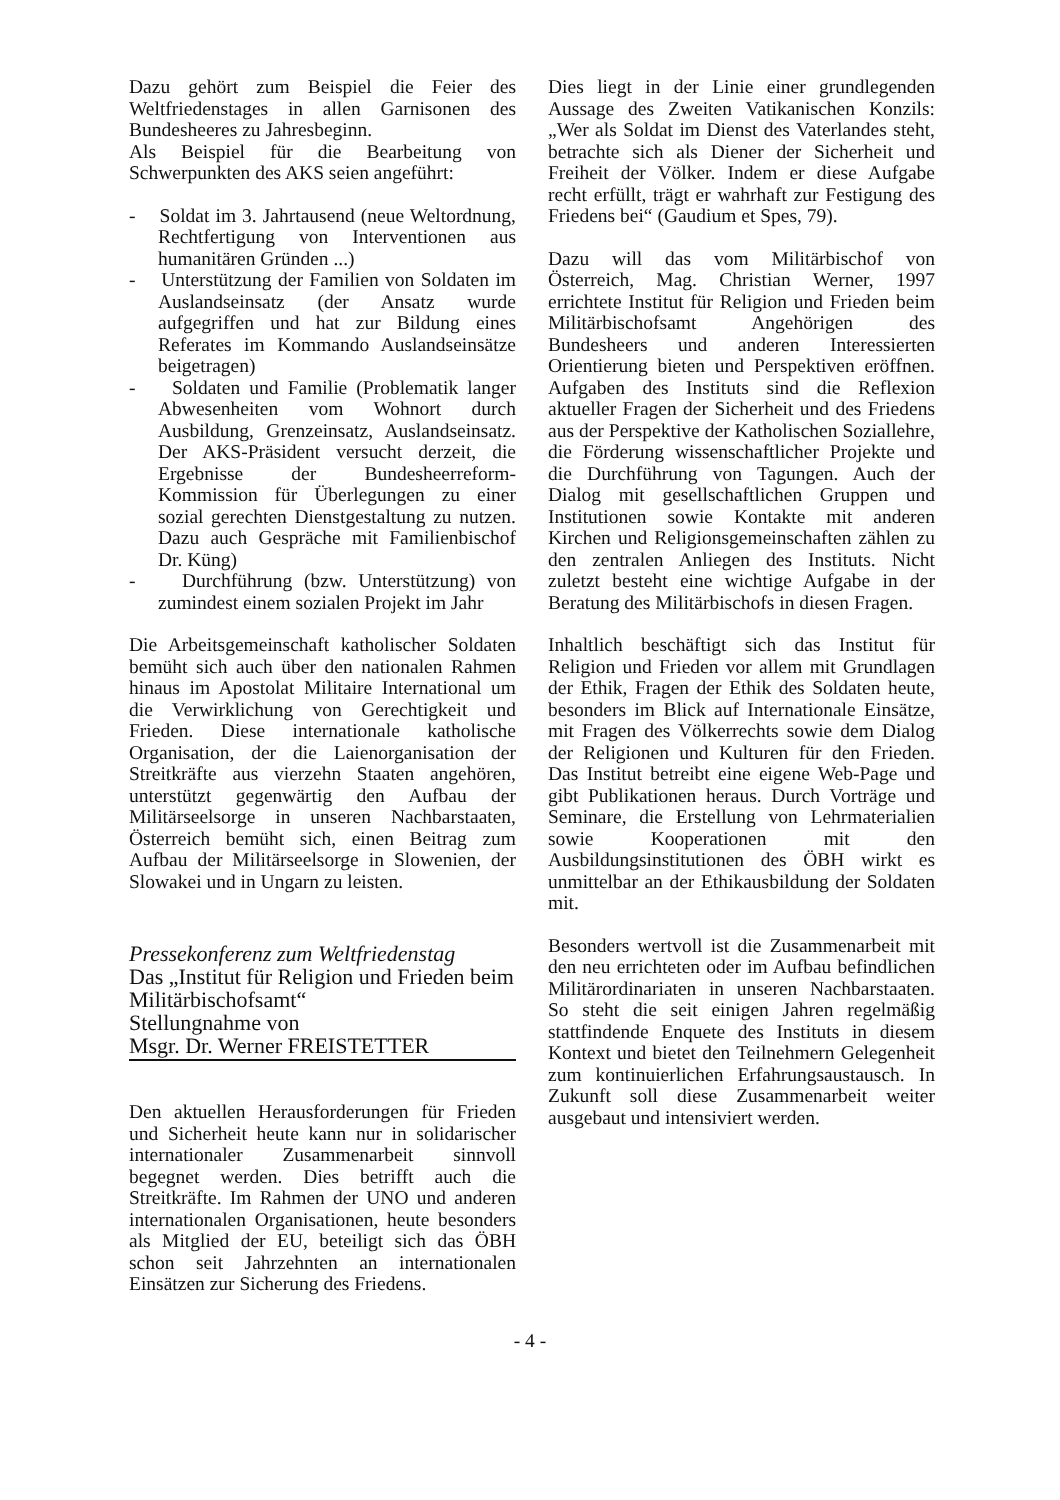Dazu gehört zum Beispiel die Feier des Weltfriedenstages in allen Garnisonen des Bundesheeres zu Jahresbeginn.
Als Beispiel für die Bearbeitung von Schwerpunkten des AKS seien angeführt:
- Soldat im 3. Jahrtausend (neue Weltordnung, Rechtfertigung von Interventionen aus humanitären Gründen ...)
- Unterstützung der Familien von Soldaten im Auslandseinsatz (der Ansatz wurde aufgegriffen und hat zur Bildung eines Referates im Kommando Auslandseinsätze beigetragen)
- Soldaten und Familie (Problematik langer Abwesenheiten vom Wohnort durch Ausbildung, Grenzeinsatz, Auslandseinsatz. Der AKS-Präsident versucht derzeit, die Ergebnisse der Bundesheerreform-Kommission für Überlegungen zu einer sozial gerechten Dienstgestaltung zu nutzen. Dazu auch Gespräche mit Familienbischof Dr. Küng)
- Durchführung (bzw. Unterstützung) von zumindest einem sozialen Projekt im Jahr
Die Arbeitsgemeinschaft katholischer Soldaten bemüht sich auch über den nationalen Rahmen hinaus im Apostolat Militaire International um die Verwirklichung von Gerechtigkeit und Frieden. Diese internationale katholische Organisation, der die Laienorganisation der Streitkräfte aus vierzehn Staaten angehören, unterstützt gegenwärtig den Aufbau der Militärseelsorge in unseren Nachbarstaaten, Österreich bemüht sich, einen Beitrag zum Aufbau der Militärseelsorge in Slowenien, der Slowakei und in Ungarn zu leisten.
Pressekonferenz zum Weltfriedenstag
Das „Institut für Religion und Frieden beim Militärbischofsamt“
Stellungnahme von
Msgr. Dr. Werner FREISTETTER
Den aktuellen Herausforderungen für Frieden und Sicherheit heute kann nur in solidarischer internationaler Zusammenarbeit sinnvoll begegnet werden. Dies betrifft auch die Streitkräfte. Im Rahmen der UNO und anderen internationalen Organisationen, heute besonders als Mitglied der EU, beteiligt sich das ÖBH schon seit Jahrzehnten an internationalen Einsätzen zur Sicherung des Friedens.
Dies liegt in der Linie einer grundlegenden Aussage des Zweiten Vatikanischen Konzils: „Wer als Soldat im Dienst des Vaterlandes steht, betrachte sich als Diener der Sicherheit und Freiheit der Völker. Indem er diese Aufgabe recht erfüllt, trägt er wahrhaft zur Festigung des Friedens bei“ (Gaudium et Spes, 79).
Dazu will das vom Militärbischof von Österreich, Mag. Christian Werner, 1997 errichtete Institut für Religion und Frieden beim Militärbischofsamt Angehörigen des Bundesheers und anderen Interessierten Orientierung bieten und Perspektiven eröffnen. Aufgaben des Instituts sind die Reflexion aktueller Fragen der Sicherheit und des Friedens aus der Perspektive der Katholischen Soziallehre, die Förderung wissenschaftlicher Projekte und die Durchführung von Tagungen. Auch der Dialog mit gesellschaftlichen Gruppen und Institutionen sowie Kontakte mit anderen Kirchen und Religionsgemeinschaften zählen zu den zentralen Anliegen des Instituts. Nicht zuletzt besteht eine wichtige Aufgabe in der Beratung des Militärbischofs in diesen Fragen.
Inhaltlich beschäftigt sich das Institut für Religion und Frieden vor allem mit Grundlagen der Ethik, Fragen der Ethik des Soldaten heute, besonders im Blick auf Internationale Einsätze, mit Fragen des Völkerrechts sowie dem Dialog der Religionen und Kulturen für den Frieden. Das Institut betreibt eine eigene Web-Page und gibt Publikationen heraus. Durch Vorträge und Seminare, die Erstellung von Lehrmaterialien sowie Kooperationen mit den Ausbildungsinstitutionen des ÖBH wirkt es unmittelbar an der Ethikausbildung der Soldaten mit.
Besonders wertvoll ist die Zusammenarbeit mit den neu errichteten oder im Aufbau befindlichen Militärordinariaten in unseren Nachbarstaaten. So steht die seit einigen Jahren regelmäßig stattfindende Enquete des Instituts in diesem Kontext und bietet den Teilnehmern Gelegenheit zum kontinuierlichen Erfahrungsaustausch. In Zukunft soll diese Zusammenarbeit weiter ausgebaut und intensiviert werden.
- 4 -